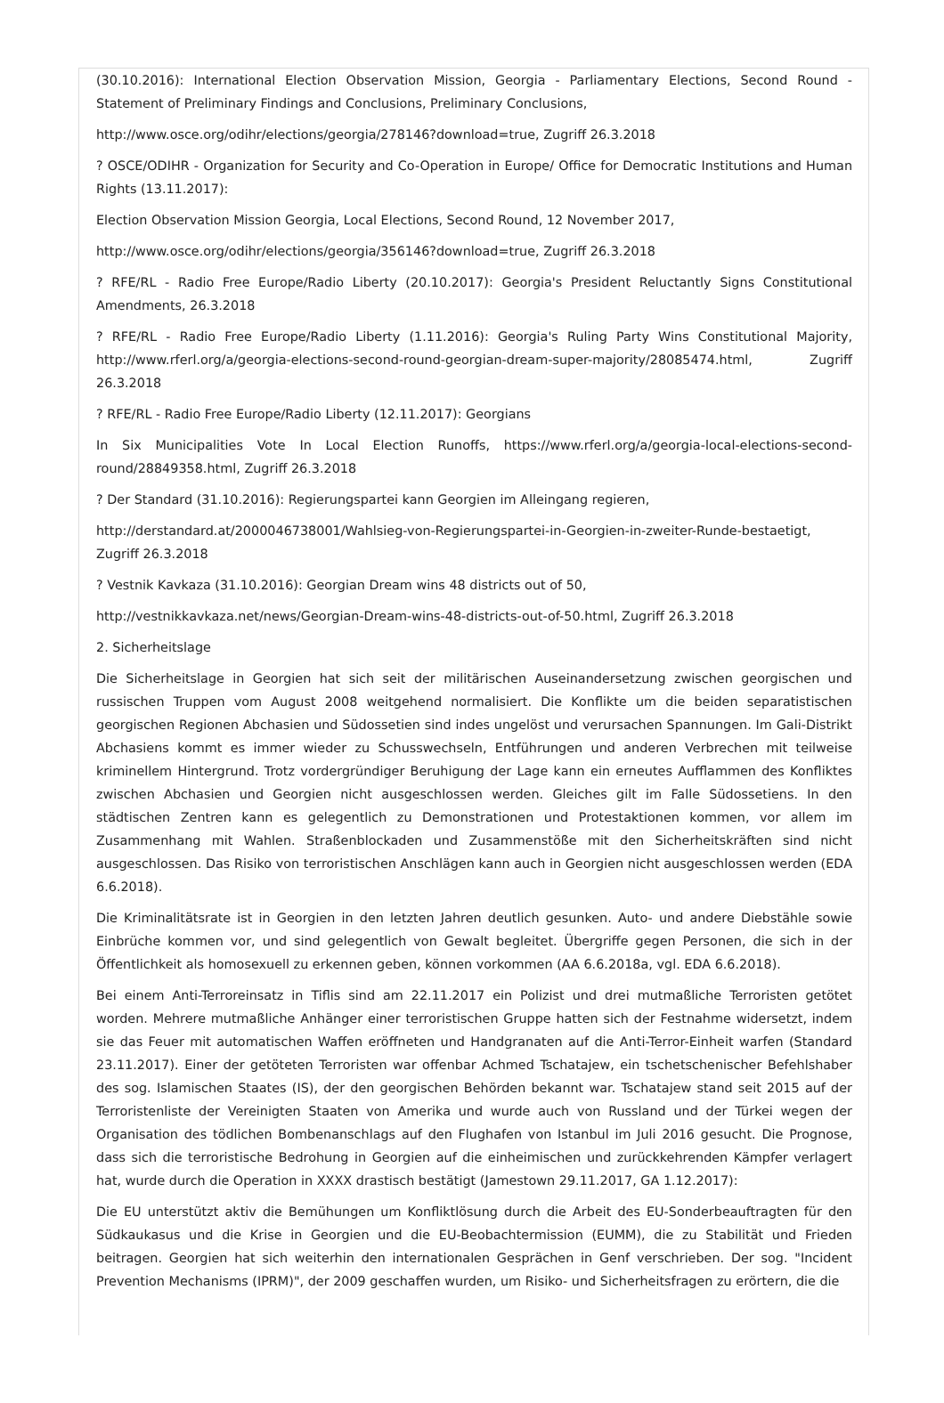(30.10.2016): International Election Observation Mission, Georgia - Parliamentary Elections, Second Round - Statement of Preliminary Findings and Conclusions, Preliminary Conclusions,
http://www.osce.org/odihr/elections/georgia/278146?download=true, Zugriff 26.3.2018
? OSCE/ODIHR - Organization for Security and Co-Operation in Europe/ Office for Democratic Institutions and Human Rights (13.11.2017):
Election Observation Mission Georgia, Local Elections, Second Round, 12 November 2017,
http://www.osce.org/odihr/elections/georgia/356146?download=true, Zugriff 26.3.2018
? RFE/RL - Radio Free Europe/Radio Liberty (20.10.2017): Georgia's President Reluctantly Signs Constitutional Amendments, 26.3.2018
? RFE/RL - Radio Free Europe/Radio Liberty (1.11.2016): Georgia's Ruling Party Wins Constitutional Majority, http://www.rferl.org/a/georgia-elections-second-round-georgian-dream-super-majority/28085474.html, Zugriff 26.3.2018
? RFE/RL - Radio Free Europe/Radio Liberty (12.11.2017): Georgians
In Six Municipalities Vote In Local Election Runoffs, https://www.rferl.org/a/georgia-local-elections-second-round/28849358.html, Zugriff 26.3.2018
? Der Standard (31.10.2016): Regierungspartei kann Georgien im Alleingang regieren,
http://derstandard.at/2000046738001/Wahlsieg-von-Regierungspartei-in-Georgien-in-zweiter-Runde-bestaetigt, Zugriff 26.3.2018
? Vestnik Kavkaza (31.10.2016): Georgian Dream wins 48 districts out of 50,
http://vestnikkavkaza.net/news/Georgian-Dream-wins-48-districts-out-of-50.html, Zugriff 26.3.2018
2. Sicherheitslage
Die Sicherheitslage in Georgien hat sich seit der militärischen Auseinandersetzung zwischen georgischen und russischen Truppen vom August 2008 weitgehend normalisiert. Die Konflikte um die beiden separatistischen georgischen Regionen Abchasien und Südossetien sind indes ungelöst und verursachen Spannungen. Im Gali-Distrikt Abchasiens kommt es immer wieder zu Schusswechseln, Entführungen und anderen Verbrechen mit teilweise kriminellem Hintergrund. Trotz vordergründiger Beruhigung der Lage kann ein erneutes Aufflammen des Konfliktes zwischen Abchasien und Georgien nicht ausgeschlossen werden. Gleiches gilt im Falle Südossetiens. In den städtischen Zentren kann es gelegentlich zu Demonstrationen und Protestaktionen kommen, vor allem im Zusammenhang mit Wahlen. Straßenblockaden und Zusammenstöße mit den Sicherheitskräften sind nicht ausgeschlossen. Das Risiko von terroristischen Anschlägen kann auch in Georgien nicht ausgeschlossen werden (EDA 6.6.2018).
Die Kriminalitätsrate ist in Georgien in den letzten Jahren deutlich gesunken. Auto- und andere Diebstähle sowie Einbrüche kommen vor, und sind gelegentlich von Gewalt begleitet. Übergriffe gegen Personen, die sich in der Öffentlichkeit als homosexuell zu erkennen geben, können vorkommen (AA 6.6.2018a, vgl. EDA 6.6.2018).
Bei einem Anti-Terroreinsatz in Tiflis sind am 22.11.2017 ein Polizist und drei mutmaßliche Terroristen getötet worden. Mehrere mutmaßliche Anhänger einer terroristischen Gruppe hatten sich der Festnahme widersetzt, indem sie das Feuer mit automatischen Waffen eröffneten und Handgranaten auf die Anti-Terror-Einheit warfen (Standard 23.11.2017). Einer der getöteten Terroristen war offenbar Achmed Tschatajew, ein tschetschenischer Befehlshaber des sog. Islamischen Staates (IS), der den georgischen Behörden bekannt war. Tschatajew stand seit 2015 auf der Terroristenliste der Vereinigten Staaten von Amerika und wurde auch von Russland und der Türkei wegen der Organisation des tödlichen Bombenanschlags auf den Flughafen von Istanbul im Juli 2016 gesucht. Die Prognose, dass sich die terroristische Bedrohung in Georgien auf die einheimischen und zurückkehrenden Kämpfer verlagert hat, wurde durch die Operation in XXXX drastisch bestätigt (Jamestown 29.11.2017, GA 1.12.2017):
Die EU unterstützt aktiv die Bemühungen um Konfliktlösung durch die Arbeit des EU-Sonderbeauftragten für den Südkaukasus und die Krise in Georgien und die EU-Beobachtermission (EUMM), die zu Stabilität und Frieden beitragen. Georgien hat sich weiterhin den internationalen Gesprächen in Genf verschrieben. Der sog. "Incident Prevention Mechanisms (IPRM)", der 2009 geschaffen wurden, um Risiko- und Sicherheitsfragen zu erörtern, die die